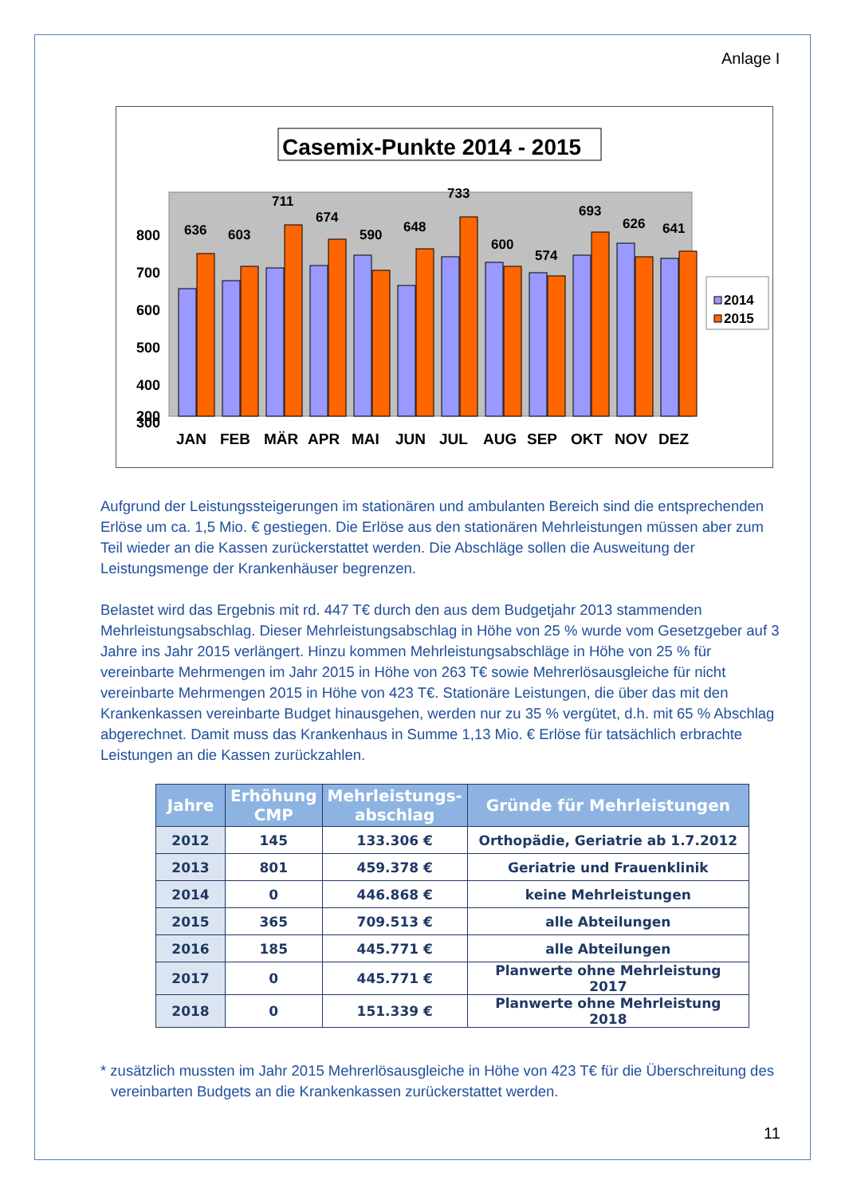Anlage I
Casemix-Punkte 2014 - 2015
800
700
600
500
400
300
200
636
603
711
674
590
648
733
600
574
693
626
641
JAN
FEB
MÄR
APR
MAI
JUN
JUL
AUG
SEP
OKT
NOV
DEZ
2014
2015
Aufgrund der Leistungssteigerungen im stationären und ambulanten Bereich sind die entsprechenden Erlöse um ca. 1,5 Mio. € gestiegen. Die Erlöse aus den stationären Mehrleistungen müssen aber zum Teil wieder an die Kassen zurückerstattet werden. Die Abschläge sollen die Ausweitung der Leistungsmenge der Krankenhäuser begrenzen.
Belastet wird das Ergebnis mit rd. 447 T€ durch den aus dem Budgetjahr 2013 stammenden Mehrleistungsabschlag. Dieser Mehrleistungsabschlag in Höhe von 25 % wurde vom Gesetzgeber auf 3 Jahre ins Jahr 2015 verlängert. Hinzu kommen Mehrleistungsabschläge in Höhe von 25 % für vereinbarte Mehrmengen im Jahr 2015 in Höhe von 263 T€ sowie Mehrerlösausgleiche für nicht vereinbarte Mehrmengen 2015 in Höhe von 423 T€. Stationäre Leistungen, die über das mit den Krankenkassen vereinbarte Budget hinausgehen, werden nur zu 35 % vergütet, d.h. mit 65 % Abschlag abgerechnet. Damit muss das Krankenhaus in Summe 1,13 Mio. € Erlöse für tatsächlich erbrachte Leistungen an die Kassen zurückzahlen.
| Jahre | Erhöhung CMP | Mehrleistungs- abschlag | Gründe für Mehrleistungen |
| --- | --- | --- | --- |
| 2012 | 145 | 133.306 € | Orthopädie, Geriatrie ab 1.7.2012 |
| 2013 | 801 | 459.378 € | Geriatrie und Frauenklinik |
| 2014 | 0 | 446.868 € | keine Mehrleistungen |
| 2015 | 365 | 709.513 € | alle Abteilungen |
| 2016 | 185 | 445.771 € | alle Abteilungen |
| 2017 | 0 | 445.771 € | Planwerte ohne Mehrleistung 2017 |
| 2018 | 0 | 151.339 € | Planwerte ohne Mehrleistung 2018 |
* zusätzlich mussten im Jahr 2015 Mehrerlösausgleiche in Höhe von 423 T€ für die Überschreitung des vereinbarten Budgets an die Krankenkassen zurückerstattet werden.
11